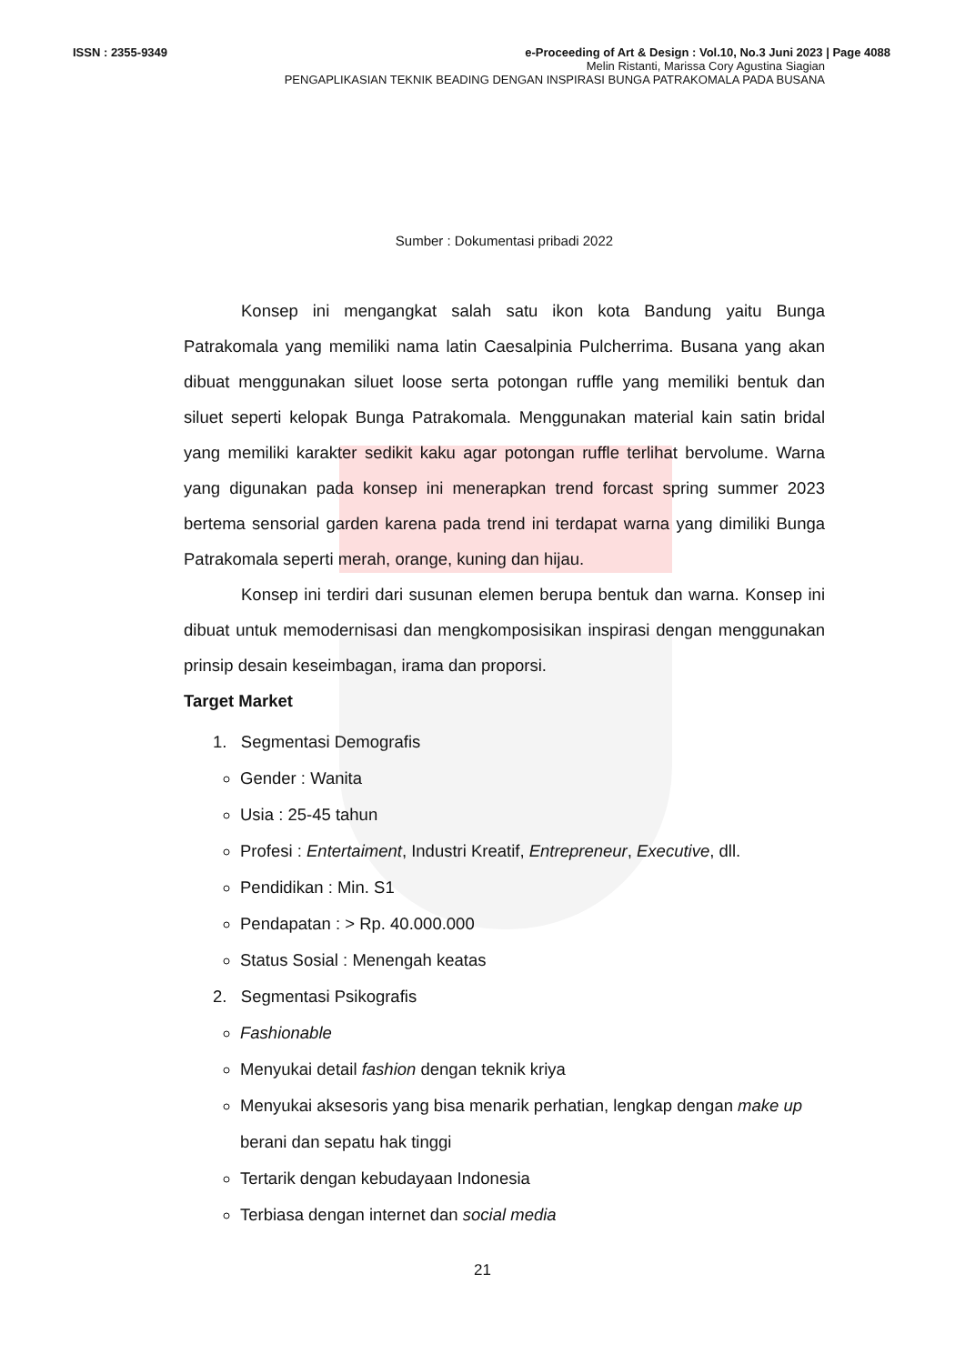ISSN : 2355-9349 e-Proceeding of Art & Design : Vol.10, No.3 Juni 2023 | Page 4088
Melin Ristanti, Marissa Cory Agustina Siagian
PENGAPLIKASIAN TEKNIK BEADING DENGAN INSPIRASI BUNGA PATRAKOMALA PADA BUSANA
Sumber : Dokumentasi pribadi 2022
Konsep ini mengangkat salah satu ikon kota Bandung yaitu Bunga Patrakomala yang memiliki nama latin Caesalpinia Pulcherrima. Busana yang akan dibuat menggunakan siluet loose serta potongan ruffle yang memiliki bentuk dan siluet seperti kelopak Bunga Patrakomala. Menggunakan material kain satin bridal yang memiliki karakter sedikit kaku agar potongan ruffle terlihat bervolume. Warna yang digunakan pada konsep ini menerapkan trend forcast spring summer 2023 bertema sensorial garden karena pada trend ini terdapat warna yang dimiliki Bunga Patrakomala seperti merah, orange, kuning dan hijau.
Konsep ini terdiri dari susunan elemen berupa bentuk dan warna. Konsep ini dibuat untuk memodernisasi dan mengkomposisikan inspirasi dengan menggunakan prinsip desain keseimbagan, irama dan proporsi.
Target Market
1. Segmentasi Demografis
Gender : Wanita
Usia : 25-45 tahun
Profesi : Entertaiment, Industri Kreatif, Entrepreneur, Executive, dll.
Pendidikan : Min. S1
Pendapatan : > Rp. 40.000.000
Status Sosial : Menengah keatas
2. Segmentasi Psikografis
Fashionable
Menyukai detail fashion dengan teknik kriya
Menyukai aksesoris yang bisa menarik perhatian, lengkap dengan make up berani dan sepatu hak tinggi
Tertarik dengan kebudayaan Indonesia
Terbiasa dengan internet dan social media
21